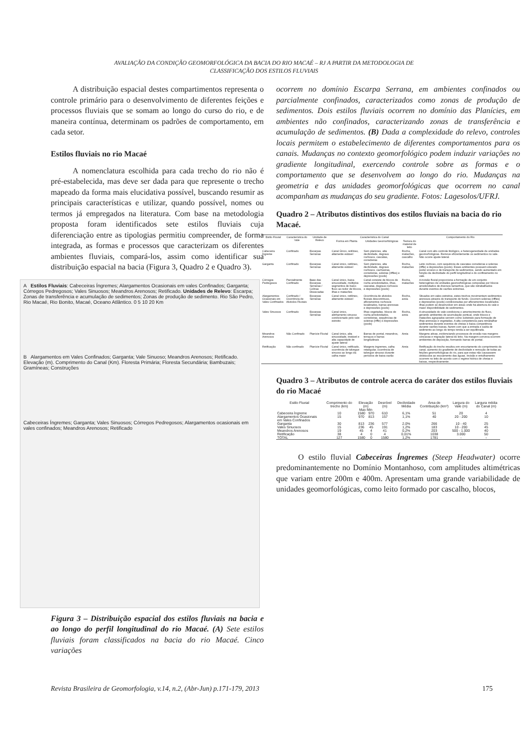AVALIAÇÃO DA CONDIÇÃO GEOMORFOLÓGICA DA BACIA DO RIO MACAÉ – RJ A PARTIR DA METODOLOGIA DE
CLASSIFICAÇÃO DOS ESTILOS FLUVIAIS
A distribuição espacial destes compartimentos representa o controle primário para o desenvolvimento de diferentes feições e processos fluviais que se somam ao longo do curso do rio, e de maneira contínua, determinam os padrões de comportamento, em cada setor.
Estilos fluviais no rio Macaé
A nomenclatura escolhida para cada trecho do rio não é pré-estabelecida, mas deve ser dada para que represente o trecho mapeado da forma mais elucidativa possível, buscando resumir as principais características e utilizar, quando possível, nomes ou termos já empregados na literatura. Com base na metodologia proposta foram identificados sete estilos fluviais cuja diferenciação entre as tipologias permitiu compreender, de forma integrada, as formas e processos que caracterizam os diferentes ambientes fluviais, compará-los, assim como identificar sua distribuição espacial na bacia (Figura 3, Quadro 2 e Quadro 3).
A Estilos Fluviais: Cabeceiras Íngremes; Alargamentos Ocasionais em vales Confinados; Garganta; Córregos Pedregosos; Vales Sinuosos; Meandros Arenosos; Retificado. Unidades de Relevo: Escarpa; Zonas de transferência e acumulação de sedimentos; Zonas de produção de sedimento. Rio São Pedro, Rio Macaé, Rio Bonito, Macaé, Oceano Atlântico. 0 5 10 20 Km
B Alargamentos em Vales Confinados; Garganta; Vale Sinuoso; Meandros Arenosos; Retificado. Elevação (m). Comprimento do Canal (Km). Floresta Primária; Floresta Secundária; Bambuzais; Gramíneas; Construções
Cabeceiras Íngremes; Garganta; Vales Sinuosos; Córregos Pedregosos; Alargamentos ocasionais em vales confinados; Meandros Arenosos; Retificado
Figura 3 – Distribuição espacial dos estilos fluviais na bacia e ao longo do perfil longitudinal do rio Macaé. (A) Sete estilos fluviais foram classificados na bacia do rio Macaé. Cinco variações
ocorrem no domínio Escarpa Serrana, em ambientes confinados ou parcialmente confinados, caracterizados como zonas de produção de sedimentos. Dois estilos fluviais ocorrem no domínio das Planícies, em ambientes não confinados, caracterizando zonas de transferência e acumulação de sedimentos. (B) Dada a complexidade do relevo, controles locais permitem o estabelecimento de diferentes comportamentos para os canais. Mudanças no contexto geomorfológico podem induzir variações no gradiente longitudinal, exercendo controle sobre as formas e o comportamento que se desenvolvem ao longo do rio. Mudanças na geometria e das unidades geomorfológicas que ocorrem no canal acompanham as mudanças do seu gradiente. Fotos: Lagesolos/UFRJ.
Quadro 2 – Atributos distintivos dos estilos fluviais na bacia do rio Macaé.
| Estilo Fluvial | Característica do Vale | Unidade de Relevo | Característica do Canal | | | Comportamento do Rio |
| --- | --- | --- | --- | --- | --- | --- |
| | | | Forma em Planta | Unidades Geomorfológicas | Textura do material de leito | |
| Cabeceira Íngreme | Confinado | Escarpas Serranas | Canal Único, retilíneo, altamente estável | Sem planícies, alta declividade, degraus rochosos, cascatas, corredeiras | Rocha, matacões, cascalho | Canal com alto controle litológico, e heterogeneidade de unidades geomorfológicas. Remove eficientemente os sedimentos no vale. Não ocorre ajuste lateral. |
| Garganta | Confinado | Escarpas Serranas | Canal único, retilíneo, altamente estável | Sem planícies, alta declividade, degraus rochosos, cachoeiras, corredeiras, soleiras (riffles) e depressões (pools) | Rocha, matacões | Leito rochoso, com sequência de cascatas corredeiras e soleiras (riffle) e depressões (pools). Esses ambientes possuem elevado poder erosivo e de transporte de sedimentos, sendo aumentado em função da declividade do perfil longitudinal e do confinamento no vale. |
| Córregos Pedregosos | Parcialmente Confinado | Base das Escarpas Serranas / Colinas Dissecadas | Canal único, baixa sinuosidade, múltiplos segmentos de baixo fluxo ao redor de blocos, ilhas e matacões | Canal consiste de blocos de rocha arredondados, ilhas, cascatas, degraus rochosos e depressões (pools) | Rocha, matacões | A incisão fluvial proporciona a formação de um conjunto heterogêneo de unidades geomorfológicas compostas por blocos arredondados de diversos tamanhos, que são retrabalhados durante eventos de vazões extremas. |
| Alargamentos Ocasionais em Vales Confinados | Confinado / Ocorrência de Alvéolos Fluviais | Escarpas Serranas | Canal único, retilíneo, altamente estável | Ocorrência de alvéolos fluviais descontínuos, afloramentos rochosos localizados, barras arenosas e depressões (pools) | Rocha, areia | Situados em vales estreitos, estes trechos movimentam sedimentos arenosos através do transporte de fundo. Ocorrem soleiras (riffles) e depressões (pools) condicionadas por afloramentos localizados. Ilhas podem se desenvolver em áreas onde há abertura do vale e maior disponibilidade de sedimentos. |
| Vales Sinuosos | Confinado | Escarpas Serranas | Canal único, alinhamento sinuoso condicionado pelo vale estreito | Ilhas vegetadas, blocos de rocha arredondados, corredeiras, sequências de soleiras (riffle) e depressões (pools) | Rocha, areia | A sinuosidade do vale condiciona o amortecimento do fluxo, gerando ambientes de acumulação pontual, onde blocos e matacões agrupados servem como substrato para formação de ilhas arenosas e vegetadas. A alta competencia para retrabalhar sedimentos durante eventos de cheias e baixa competência durante vazões baixas, fazem com que a entrada e saída de sedimento ao longo do tempo tenda a ser equilibrada. |
| Meandros Arenosos | Não Confinado | Planície Fluvial | Canal único, alta sinuosidade, instável e alta capacidade de ajuste lateral | Barras de pontal, meandros, terraços e barras longitudinais | Areia | Margens ativas, evidenciando processos de erosão nas margens côncavas e migração lateral do leito. Na margem convexa ocorrem ambientes de deposição, formando barras de pontal. |
| Retificação | Não confinado | Planície Fluvial | Canal único, retificado, ocorrência de talvegue sinuoso ao longo da calha maior | Margens íngremes, calha retangular, ocorrência de talvegue sinuoso durante períodos de baixa vazão | Areia | Retificação do trecho resultou em encurtamento do comprimento do canal, aumento do gradiente de declividade e remoção de todas as feições geomorfológicas do rio, para que estas não causassem obstáculos ao escoamento das águas. Incisão e entulhamento ocorrem no leito de acordo com o regime hídrico de cheias e baixas, respectivamente. |
Quadro 3 – Atributos de controle acerca do caráter dos estilos fluviais do rio Macaé
| Estilo Fluvial | Comprimento do trecho (km) | Elevação (m) Max Min | | Desnível (m) | Declividade Média | Área de Contribuição (km²) | Largura do Vale (m) | Largura média do Canal (m) |
| Cabeceira Íngreme | 10 | 1580 | 970 | 610 | 6,1% | 51 | 20 | 4 |
| Alargamentos Ocasionais em Vales Confinados | 15 | 970 | 813 | 157 | 1,1% | 40 | 20 - 200 | 10 |
| Garganta | 30 | 813 | 236 | 577 | 2,0% | 266 | 10 - 40 | 25 |
| Vales Sinuosos | 15 | 236 | 45 | 191 | 1,2% | 183 | 10 - 200 | 45 |
| Meandros Arenosos | 19 | 45 | 4 | 41 | 0,2% | 203 | 500 - 1.000 | 40 |
| Retificação | 38 | 4 | 0 | 4 | 0,01% | 1038 | 3.000 | 50 |
| TOTAL | 127 | 1580 | 0 | 1580 | 1,2% | 1781 | - | - |
O estilo fluvial Cabeceiras Íngremes (Steep Headwater) ocorre predominantemente no Domínio Montanhoso, com amplitudes altimétricas que variam entre 200m e 400m. Apresentam uma grande variabilidade de unidades geomorfológicas, como leito formado por cascalho, blocos,
Revista Brasileira de Geomorfologia, v.14, n.2, (Abr-Jun) p.171-179, 2013 175